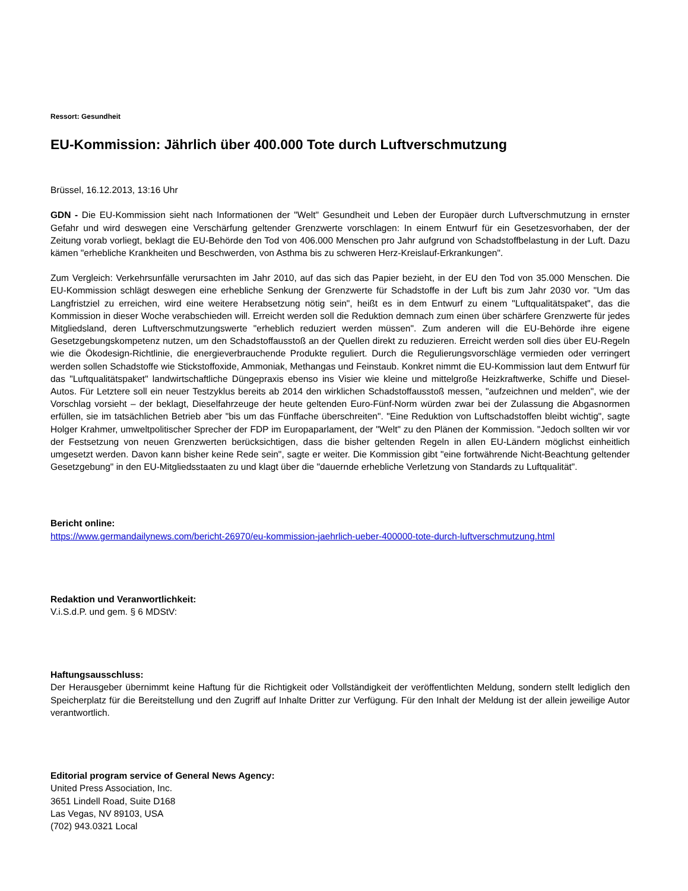Ressort: Gesundheit
EU-Kommission: Jährlich über 400.000 Tote durch Luftverschmutzung
Brüssel, 16.12.2013, 13:16 Uhr
GDN - Die EU-Kommission sieht nach Informationen der "Welt" Gesundheit und Leben der Europäer durch Luftverschmutzung in ernster Gefahr und wird deswegen eine Verschärfung geltender Grenzwerte vorschlagen: In einem Entwurf für ein Gesetzesvorhaben, der der Zeitung vorab vorliegt, beklagt die EU-Behörde den Tod von 406.000 Menschen pro Jahr aufgrund von Schadstoffbelastung in der Luft. Dazu kämen "erhebliche Krankheiten und Beschwerden, von Asthma bis zu schweren Herz-Kreislauf-Erkrankungen".
Zum Vergleich: Verkehrsunfälle verursachten im Jahr 2010, auf das sich das Papier bezieht, in der EU den Tod von 35.000 Menschen. Die EU-Kommission schlägt deswegen eine erhebliche Senkung der Grenzwerte für Schadstoffe in der Luft bis zum Jahr 2030 vor. "Um das Langfristziel zu erreichen, wird eine weitere Herabsetzung nötig sein", heißt es in dem Entwurf zu einem "Luftqualitätspaket", das die Kommission in dieser Woche verabschieden will. Erreicht werden soll die Reduktion demnach zum einen über schärfere Grenzwerte für jedes Mitgliedsland, deren Luftverschmutzungswerte "erheblich reduziert werden müssen". Zum anderen will die EU-Behörde ihre eigene Gesetzgebungskompetenz nutzen, um den Schadstoffausstoß an der Quellen direkt zu reduzieren. Erreicht werden soll dies über EU-Regeln wie die Ökodesign-Richtlinie, die energieverbrauchende Produkte reguliert. Durch die Regulierungsvorschläge vermieden oder verringert werden sollen Schadstoffe wie Stickstoffoxide, Ammoniak, Methangas und Feinstaub. Konkret nimmt die EU-Kommission laut dem Entwurf für das "Luftqualitätspaket" landwirtschaftliche Düngepraxis ebenso ins Visier wie kleine und mittelgroße Heizkraftwerke, Schiffe und Diesel-Autos. Für Letztere soll ein neuer Testzyklus bereits ab 2014 den wirklichen Schadstoffausstoß messen, "aufzeichnen und melden", wie der Vorschlag vorsieht – der beklagt, Dieselfahrzeuge der heute geltenden Euro-Fünf-Norm würden zwar bei der Zulassung die Abgasnormen erfüllen, sie im tatsächlichen Betrieb aber "bis um das Fünffache überschreiten". "Eine Reduktion von Luftschadstoffen bleibt wichtig", sagte Holger Krahmer, umweltpolitischer Sprecher der FDP im Europaparlament, der "Welt" zu den Plänen der Kommission. "Jedoch sollten wir vor der Festsetzung von neuen Grenzwerten berücksichtigen, dass die bisher geltenden Regeln in allen EU-Ländern möglichst einheitlich umgesetzt werden. Davon kann bisher keine Rede sein", sagte er weiter. Die Kommission gibt "eine fortwährende Nicht-Beachtung geltender Gesetzgebung" in den EU-Mitgliedsstaaten zu und klagt über die "dauernde erhebliche Verletzung von Standards zu Luftqualität".
Bericht online:
https://www.germandailynews.com/bericht-26970/eu-kommission-jaehrlich-ueber-400000-tote-durch-luftverschmutzung.html
Redaktion und Veranwortlichkeit:
V.i.S.d.P. und gem. § 6 MDStV:
Haftungsausschluss:
Der Herausgeber übernimmt keine Haftung für die Richtigkeit oder Vollständigkeit der veröffentlichten Meldung, sondern stellt lediglich den Speicherplatz für die Bereitstellung und den Zugriff auf Inhalte Dritter zur Verfügung. Für den Inhalt der Meldung ist der allein jeweilige Autor verantwortlich.
Editorial program service of General News Agency:
United Press Association, Inc.
3651 Lindell Road, Suite D168
Las Vegas, NV 89103, USA
(702) 943.0321 Local